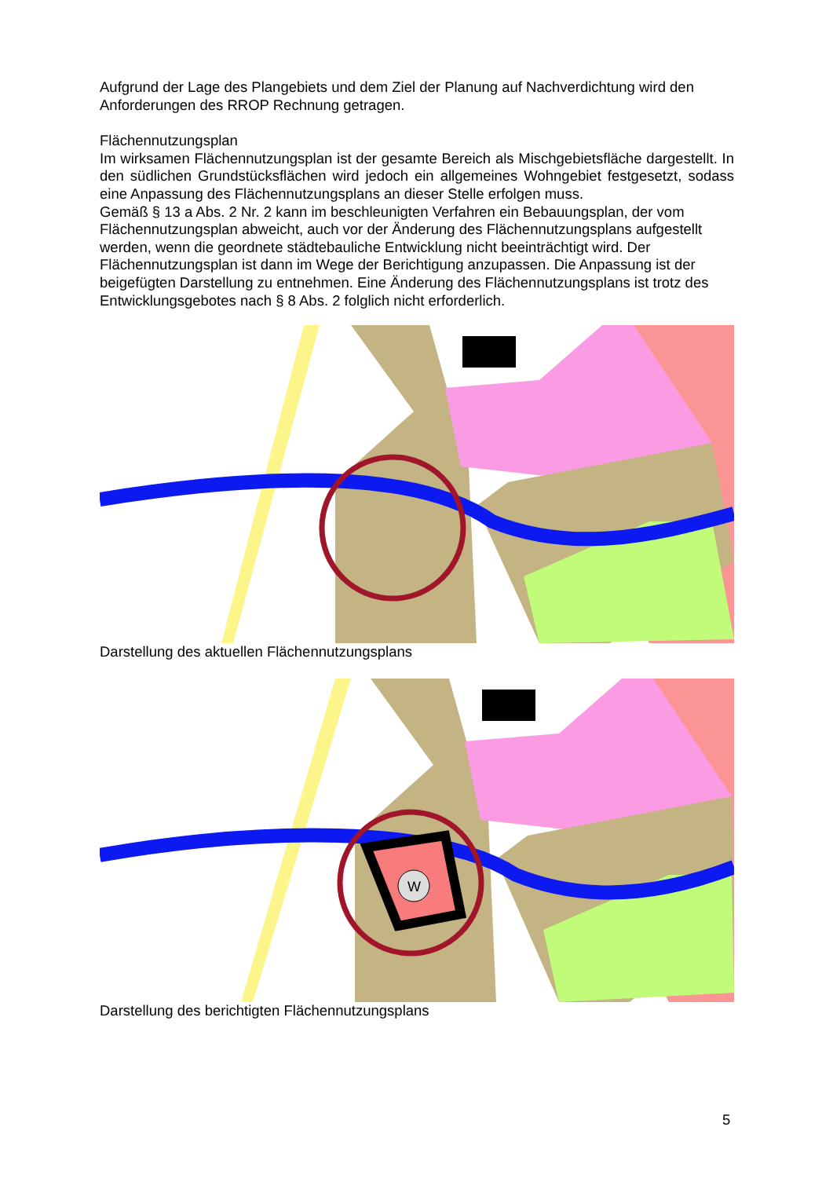Aufgrund der Lage des Plangebiets und dem Ziel der Planung auf Nachverdichtung wird den Anforderungen des RROP Rechnung getragen.
Flächennutzungsplan
Im wirksamen Flächennutzungsplan ist der gesamte Bereich als Mischgebietsfläche dargestellt. In den südlichen Grundstücksflächen wird jedoch ein allgemeines Wohngebiet festgesetzt, sodass eine Anpassung des Flächennutzungsplans an dieser Stelle erfolgen muss.
Gemäß § 13 a Abs. 2 Nr. 2 kann im beschleunigten Verfahren ein Bebauungsplan, der vom Flächennutzungsplan abweicht, auch vor der Änderung des Flächennutzungsplans aufgestellt werden, wenn die geordnete städtebauliche Entwicklung nicht beeinträchtigt wird. Der Flächennutzungsplan ist dann im Wege der Berichtigung anzupassen. Die Anpassung ist der beigefügten Darstellung zu entnehmen. Eine Änderung des Flächennutzungsplans ist trotz des Entwicklungsgebotes nach § 8 Abs. 2 folglich nicht erforderlich.
Darstellung des aktuellen Flächennutzungsplans
W
Darstellung des berichtigten Flächennutzungsplans
5